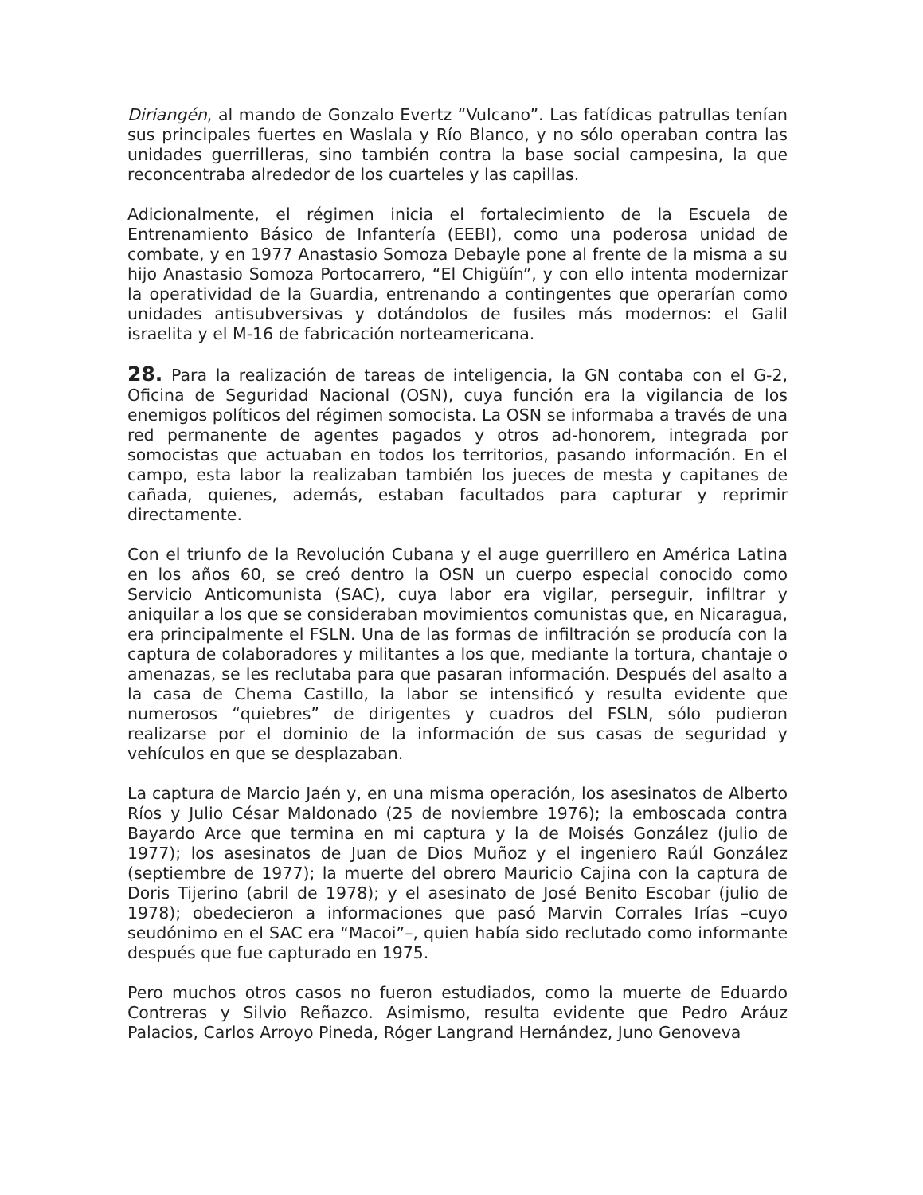Diriangén, al mando de Gonzalo Evertz “Vulcano”. Las fatídicas patrullas tenían sus principales fuertes en Waslala y Río Blanco, y no sólo operaban contra las unidades guerrilleras, sino también contra la base social campesina, la que reconcentraba alrededor de los cuarteles y las capillas.
Adicionalmente, el régimen inicia el fortalecimiento de la Escuela de Entrenamiento Básico de Infantería (EEBI), como una poderosa unidad de combate, y en 1977 Anastasio Somoza Debayle pone al frente de la misma a su hijo Anastasio Somoza Portocarrero, “El Chigüín”, y con ello intenta modernizar la operatividad de la Guardia, entrenando a contingentes que operarían como unidades antisubversivas y dotándolos de fusiles más modernos: el Galil israelita y el M-16 de fabricación norteamericana.
28. Para la realización de tareas de inteligencia, la GN contaba con el G-2, Oficina de Seguridad Nacional (OSN), cuya función era la vigilancia de los enemigos políticos del régimen somocista. La OSN se informaba a través de una red permanente de agentes pagados y otros ad-honorem, integrada por somocistas que actuaban en todos los territorios, pasando información. En el campo, esta labor la realizaban también los jueces de mesta y capitanes de cañada, quienes, además, estaban facultados para capturar y reprimir directamente.
Con el triunfo de la Revolución Cubana y el auge guerrillero en América Latina en los años 60, se creó dentro la OSN un cuerpo especial conocido como Servicio Anticomunista (SAC), cuya labor era vigilar, perseguir, infiltrar y aniquilar a los que se consideraban movimientos comunistas que, en Nicaragua, era principalmente el FSLN. Una de las formas de infiltración se producía con la captura de colaboradores y militantes a los que, mediante la tortura, chantaje o amenazas, se les reclutaba para que pasaran información. Después del asalto a la casa de Chema Castillo, la labor se intensificó y resulta evidente que numerosos “quiebres” de dirigentes y cuadros del FSLN, sólo pudieron realizarse por el dominio de la información de sus casas de seguridad y vehículos en que se desplazaban.
La captura de Marcio Jaén y, en una misma operación, los asesinatos de Alberto Ríos y Julio César Maldonado (25 de noviembre 1976); la emboscada contra Bayardo Arce que termina en mi captura y la de Moisés González (julio de 1977); los asesinatos de Juan de Dios Muñoz y el ingeniero Raúl González (septiembre de 1977); la muerte del obrero Mauricio Cajina con la captura de Doris Tijerino (abril de 1978); y el asesinato de José Benito Escobar (julio de 1978); obedecieron a informaciones que pasó Marvin Corrales Irías –cuyo seudónimo en el SAC era “Macoi”–, quien había sido reclutado como informante después que fue capturado en 1975.
Pero muchos otros casos no fueron estudiados, como la muerte de Eduardo Contreras y Silvio Reñazco. Asimismo, resulta evidente que Pedro Aráuz Palacios, Carlos Arroyo Pineda, Róger Langrand Hernández, Juno Genoveva